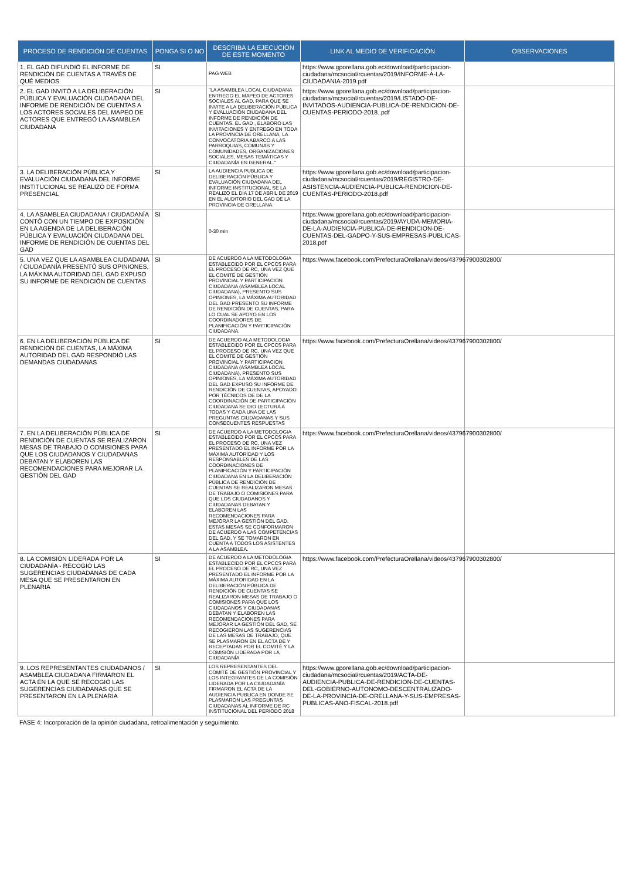| PROCESO DE RENDICIÓN DE CUENTAS | PONGA SI O NO | DESCRIBA LA EJECUCIÓN DE ESTE MOMENTO | LINK AL MEDIO DE VERIFICACIÓN | OBSERVACIONES |
| --- | --- | --- | --- | --- |
| 1. EL GAD DIFUNDIÓ EL INFORME DE RENDICIÓN DE CUENTAS A TRAVÉS DE QUÉ MEDIOS | SI | PAG WEB | https://www.gporellana.gob.ec/download/participacion-ciudadana/mcsocial/rcuentas/2019/INFORME-A-LA-CIUDADANIA-2019.pdf | |
| 2. EL GAD INVITÓ A LA DELIBERACIÓN PÚBLICA Y EVALUACIÓN CIUDADANA DEL INFORME DE RENDICIÓN DE CUENTAS A LOS ACTORES SOCIALES DEL MAPEO DE ACTORES QUE ENTREGÓ LA ASAMBLEA CIUDADANA | SI | "LA ASAMBLEA LOCAL CIUDADANA ENTREGO EL MAPEO DE ACTORES SOCIALES AL GAD, PARA QUE SE INVITE A LA DELIBERACIÓN PÚBLICA Y EVALUACIÓN CIUDADANA DEL INFORME DE RENDICIÓN DE CUENTAS. EL GAD , ELABORO LAS INVITACIONES Y ENTREGO EN TODA LA PROVINCIA DE ORELLANA, LA CONVOCATORIA ABARCO A LAS PARROQUIAS, COMUNAS Y COMUNIDADES, ORGANIZACIONES SOCIALES, MESAS TEMÁTICAS Y CIUDADANÍA EN GENERAL." | https://www.gporellana.gob.ec/download/participacion-ciudadana/mcsocial/rcuentas/2019/LISTADO-DE-INVITADOS-AUDIENCIA-PUBLICA-DE-RENDICION-DE-CUENTAS-PERIODO-2018..pdf | |
| 3. LA DELIBERACIÓN PÚBLICA Y EVALUACIÓN CIUDADANA DEL INFORME INSTITUCIONAL SE REALIZÓ DE FORMA PRESENCIAL | SI | LA AUDIENCIA PUBLICA DE DELIBERACIÓN PÚBLICA Y EVALUACIÓN CIUDADANA DEL INFORME INSTITUCIONAL SE LA REALIZO EL DÍA 17 DE ABRIL DE 2019 EN EL AUDITORIO DEL GAD DE LA PROVINCIA DE ORELLANA. | https://www.gporellana.gob.ec/download/participacion-ciudadana/mcsocial/rcuentas/2019/REGISTRO-DE-ASISTENCIA-AUDIENCIA-PUBLICA-RENDICION-DE-CUENTAS-PERIODO-2018.pdf | |
| 4. LA ASAMBLEA CIUDADANA / CIUDADANÍA CONTÓ CON UN TIEMPO DE EXPOSICIÓN EN LA AGENDA DE LA DELIBERACIÓN PÚBLICA Y EVALUACIÓN CIUDADANA DEL INFORME DE RENDICIÓN DE CUENTAS DEL GAD | SI | 0-30 min | https://www.gporellana.gob.ec/download/participacion-ciudadana/mcsocial/rcuentas/2019/AYUDA-MEMORIA-DE-LA-AUDIENCIA-PUBLICA-DE-RENDICION-DE-CUENTAS-DEL-GADPO-Y-SUS-EMPRESAS-PUBLICAS-2018.pdf | |
| 5. UNA VEZ QUE LA ASAMBLEA CIUDADANA / CIUDADANÍA PRESENTÓ SUS OPINIONES, LA MÁXIMA AUTORIDAD DEL GAD EXPUSO SU INFORME DE RENDICIÓN DE CUENTAS | SI | DE ACUERDO A LA METODOLOGIA ESTABLECIDO POR EL CPCCS PARA EL PROCESO DE RC, UNA VEZ QUE EL COMITÉ DE GESTIÓN PROVINCIAL Y PARTICIPACION CIUDADANA (ASAMBLEA LOCAL CIUDADANA), PRESENTO SUS OPINIONES, LA MÁXIMA AUTORIDAD DEL GAD PRESENTO SU INFORME DE RENDICIÓN DE CUENTAS, PARA LO CUAL SE APOYO EN LOS COORDINADORES DE PLANIFICACIÓN Y PARTICIPACIÓN CIUDADANA. | https://www.facebook.com/PrefecturaOrellana/videos/437967900302800/ | |
| 6. EN LA DELIBERACIÓN PÚBLICA DE RENDICIÓN DE CUENTAS, LA MÁXIMA AUTORIDAD DEL GAD RESPONDIÓ LAS DEMANDAS CIUDADANAS | SI | DE ACUERDO ALA METODOLOGIA ESTABLECIDO POR EL CPCCS PARA EL PROCESO DE RC, UNA VEZ QUE EL COMITÉ DE GESTIÓN PROVINCIAL Y PARTICIPACION CIUDADANA (ASAMBLEA LOCAL CIUDADANA), PRESENTO SUS OPINIONES, LA MÁXIMA AUTORIDAD DEL GAD EXPUSO SU INFORME DE RENDICIÓN DE CUENTAS, APOYADO POR TÉCNICOS DE DE LA COORDINACIÓN DE PARTICIPACIÓN CIUDADANA SE DIO LECTURA A TODAS Y CADA UNA DE LAS PREGUNTAS CIUDADANAS Y SUS CONSECUENTES RESPUESTAS | https://www.facebook.com/PrefecturaOrellana/videos/437967900302800/ | |
| 7. EN LA DELIBERACIÓN PÚBLICA DE RENDICIÓN DE CUENTAS SE REALIZARON MESAS DE TRABAJO O COMISIONES PARA QUE LOS CIUDADANOS Y CIUDADANAS DEBATAN Y ELABOREN LAS RECOMENDACIONES PARA MEJORAR LA GESTIÓN DEL GAD | SI | DE ACUERDO A LA METODOLOGIA ESTABLECIDO POR EL CPCCS PARA EL PROCESO DE RC, UNA VEZ PRESENTADO EL INFORME POR LA MÁXIMA AUTORIDAD Y LOS RESPONSABLES DE LAS COORDINACIONES DE PLANIFICACIÓN Y PARTICIPACIÓN CIUDADANA EN LA DELIBERACIÓN PÚBLICA DE RENDICIÓN DE CUENTAS SE REALIZARON MESAS DE TRABAJO O COMISIONES PARA QUE LOS CIUDADANOS Y CIUDADANAS DEBATAN Y ELABOREN LAS RECOMENDACIONES PARA MEJORAR LA GESTIÓN DEL GAD, ESTAS MESAS SE CONFORMARON DE ACUERDO A LAS COMPETENCIAS DEL GAD, Y SE TOMARON EN CUENTA A TODOS LOS ASISTENTES A LA ASAMBLEA. | https://www.facebook.com/PrefecturaOrellana/videos/437967900302800/ | |
| 8. LA COMISIÓN LIDERADA POR LA CIUDADANÍA - RECOGIÓ LAS SUGERENCIAS CIUDADANAS DE CADA MESA QUE SE PRESENTARON EN PLENARIA | SI | DE ACUERDO A LA METODOLOGIA ESTABLECIDO POR EL CPCCS PARA EL PROCESO DE RC, UNA VEZ PRESENTADO EL INFORME POR LA MÁXIMA AUTORIDAD EN LA DELIBERACIÓN PÚBLICA DE RENDICIÓN DE CUENTAS SE REALIZARON MESAS DE TRABAJO O COMISIONES PARA QUE LOS CIUDADANOS Y CIUDADANAS DEBATAN Y ELABOREN LAS RECOMENDACIONES PARA MEJORAR LA GESTIÓN DEL GAD, SE RECOGIERON LAS SUGERENCIAS DE LAS MESAS DE TRABAJO, QUE SE PLASMARON EN EL ACTA DE Y RECEPTADAS POR EL COMITÉ Y LA COMISIÓN LIDERADA POR LA CIUDADANÍA | https://www.facebook.com/PrefecturaOrellana/videos/437967900302800/ | |
| 9. LOS REPRESENTANTES CIUDADANOS / ASAMBLEA CIUDADANA FIRMARON EL ACTA EN LA QUE SE RECOGIÓ LAS SUGERENCIAS CIUDADANAS QUE SE PRESENTARON EN LA PLENARIA | SI | LOS REPRESENTANTES DEL COMITÉ DE GESTIÓN PROVINCIAL Y LOS INTEGRANTES DE LA COMISIÓN LIDERADA POR LA CIUDADANÍA FIRMARON EL ACTA DE LA AUDIENCIA PUBLICA EN DONDE SE PLASMARON LAS PREGUNTAS CIUDADANAS AL INFORME DE RC INSTITUCIONAL DEL PERIODO 2018 | https://www.gporellana.gob.ec/download/participacion-ciudadana/mcsocial/rcuentas/2019/ACTA-DE-AUDIENCIA-PUBLICA-DE-RENDICION-DE-CUENTAS-DEL-GOBIERNO-AUTONOMO-DESCENTRALIZADO-DE-LA-PROVINCIA-DE-ORELLANA-Y-SUS-EMPRESAS-PUBLICAS-ANO-FISCAL-2018.pdf | |
FASE 4: Incorporación de la opinión ciudadana, retroalimentación y seguimiento.